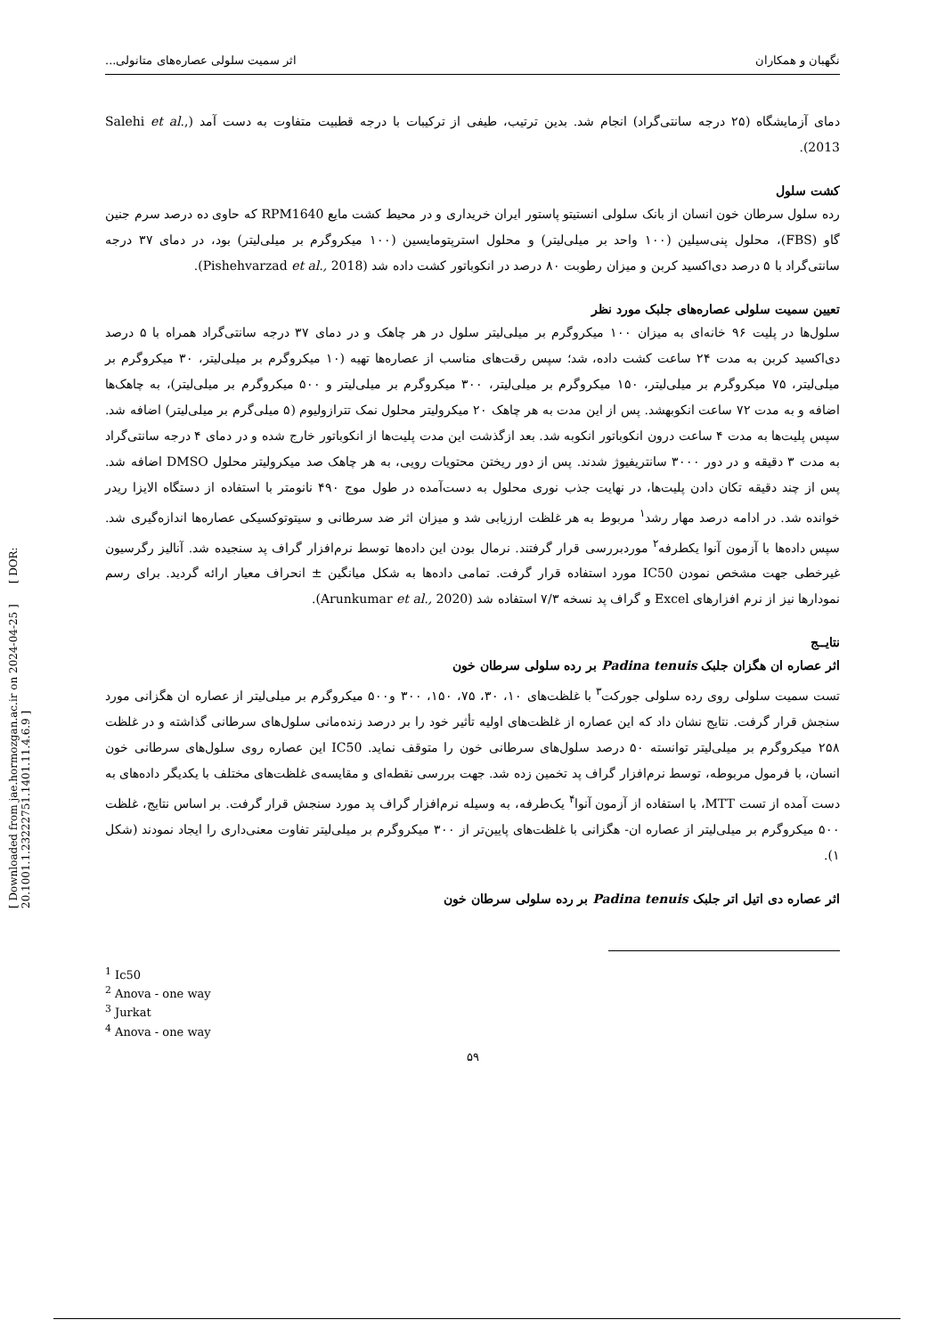[ Downloaded from jae.hormozgan.ac.ir on 2024-04-25 ] [ DOR: 20.1001.1.23222751.1401.11.4.6.9 ]
نگهبان و همکاران اثر سمیت سلولی عصاره‌های متانولی...
دمای آزمایشگاه (۲۵ درجه سانتی‌گراد) انجام شد. بدین ترتیب، طیفی از ترکیبات با درجه قطبیت متفاوت به دست آمد (Salehi et al., 2013).
کشت سلول
رده سلول سرطان خون انسان از بانک سلولی انستیتو پاستور ایران خریداری و در محیط کشت مایع RPM1640 که حاوی ده درصد سرم جنین گاو (FBS)، محلول پنی‌سیلین (۱۰۰ واحد بر میلی‌لیتر) و محلول استرپتومایسین (۱۰۰ میکروگرم بر میلی‌لیتر) بود، در دمای ۳۷ درجه سانتی‌گراد با ۵ درصد دی‌اکسید کربن و میزان رطوبت ۸۰ درصد در انکوباتور کشت داده شد (Pishehvarzad et al., 2018).
تعیین سمیت سلولی عصاره‌های جلبک مورد نظر
سلول‌ها در پلیت ۹۶ خانه‌ای به میزان ۱۰۰ میکروگرم بر میلی‌لیتر سلول در هر چاهک و در دمای ۳۷ درجه سانتی‌گراد همراه با ۵ درصد دی‌اکسید کربن به مدت ۲۴ ساعت کشت داده، شد؛ سپس رقت‌های مناسب از عصاره‌ها تهیه (۱۰ میکروگرم بر میلی‌لیتر، ۳۰ میکروگرم بر میلی‌لیتر، ۷۵ میکروگرم بر میلی‌لیتر، ۱۵۰ میکروگرم بر میلی‌لیتر، ۳۰۰ میکروگرم بر میلی‌لیتر و ۵۰۰ میکروگرم بر میلی‌لیتر)، به چاهک‌ها اضافه و به مدت ۷۲ ساعت انکوبهشد. پس از این مدت به هر چاهک ۲۰ میکرولیتر محلول نمک تترازولیوم (۵ میلی‌گرم بر میلی‌لیتر) اضافه شد. سپس پلیت‌ها به مدت ۴ ساعت درون انکوباتور انکوبه شد. بعد ازگذشت این مدت پلیت‌ها از انکوباتور خارج شده و در دمای ۴ درجه سانتی‌گراد به مدت ۳ دقیقه و در دور ۳۰۰۰ سانتریفیوژ شدند. پس از دور ریختن محتویات رویی، به هر چاهک صد میکرولیتر محلول DMSO اضافه شد. پس از چند دقیقه تکان دادن پلیت‌ها، در نهایت جذب نوری محلول به دست‌آمده در طول موج ۴۹۰ نانومتر با استفاده از دستگاه الایزا ریدر خوانده شد. در ادامه درصد مهار رشد<sup>۱</sup> مربوط به هر غلظت ارزیابی شد و میزان اثر ضد سرطانی و سیتوتوکسیکی عصاره‌ها اندازه‌گیری شد. سپس داده‌ها با آزمون آنوا یکطرفه<sup>۲</sup> موردبررسی قرار گرفتند. نرمال بودن این داده‌ها توسط نرم‌افزار گراف پد سنجیده شد. آنالیز رگرسیون غیرخطی جهت مشخص نمودن IC50 مورد استفاده قرار گرفت. تمامی داده‌ها به شکل میانگین ± انحراف معیار ارائه گردید. برای رسم نمودارها نیز از نرم افزارهای Excel و گراف پد نسخه ۷/۳ استفاده شد (Arunkumar et al., 2020).
نتایــج
اثر عصاره ان هگزان جلبک Padina tenuis بر رده سلولی سرطان خون
تست سمیت سلولی روی رده سلولی جورکت<sup>۳</sup> با غلظت‌های ۱۰، ۳۰، ۷۵، ۱۵۰، ۳۰۰ و۵۰۰ میکروگرم بر میلی‌لیتر از عصاره ان هگزانی مورد سنجش قرار گرفت. نتایج نشان داد که این عصاره از غلظت‌های اولیه تأثیر خود را بر درصد زنده‌مانی سلول‌های سرطانی گذاشته و در غلظت ۲۵۸ میکروگرم بر میلی‌لیتر توانسته ۵۰ درصد سلول‌های سرطانی خون را متوقف نماید. IC50 این عصاره روی سلول‌های سرطانی خون انسان، با فرمول مربوطه، توسط نرم‌افزار گراف پد تخمین زده شد. جهت بررسی نقطه‌ای و مقایسه‌ی غلظت‌های مختلف با یکدیگر داده‌های به دست آمده از تست MTT، با استفاده از آزمون آنوا<sup>۴</sup> یک‌طرفه، به وسیله نرم‌افزار گراف پد مورد سنجش قرار گرفت. بر اساس نتایج، غلظت ۵۰۰ میکروگرم بر میلی‌لیتر از عصاره ان- هگزانی با غلظت‌های پایین‌تر از ۳۰۰ میکروگرم بر میلی‌لیتر تفاوت معنی‌داری را ایجاد نمودند (شکل ۱).
اثر عصاره دی اتیل اتر جلبک Padina tenuis بر رده سلولی سرطان خون
<sup>1</sup> Ic50
<sup>2</sup> Anova - one way
<sup>3</sup> Jurkat
<sup>4</sup> Anova - one way
۵۹